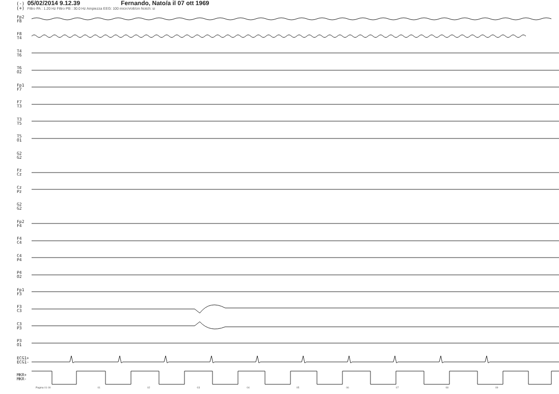(-) 05/02/2014 9.12.39 Fernando, Nato/a il 07 ott 1969
(+) Filtro PA : 1.20 Hz Filtro PB : 30.0 Hz Ampiezza EEG: 100 microVolt/cm Notch: si
Fp2
F8
F8
T4
T4
T6
T6
O2
Fp1
F7
F7
T3
T3
T5
T5
O1
G2
G2
Fz
Cz
Cz
Pz
G2
G2
Fp2
F4
F4
C4
C4
P4
P4
O2
Fp1
F3
F3
C3
C3
P3
P3
O1
ECG1+
ECG1-
MKR+
MKR-
Pagina 01 00 01 02 03 04 05 06 07 08 09